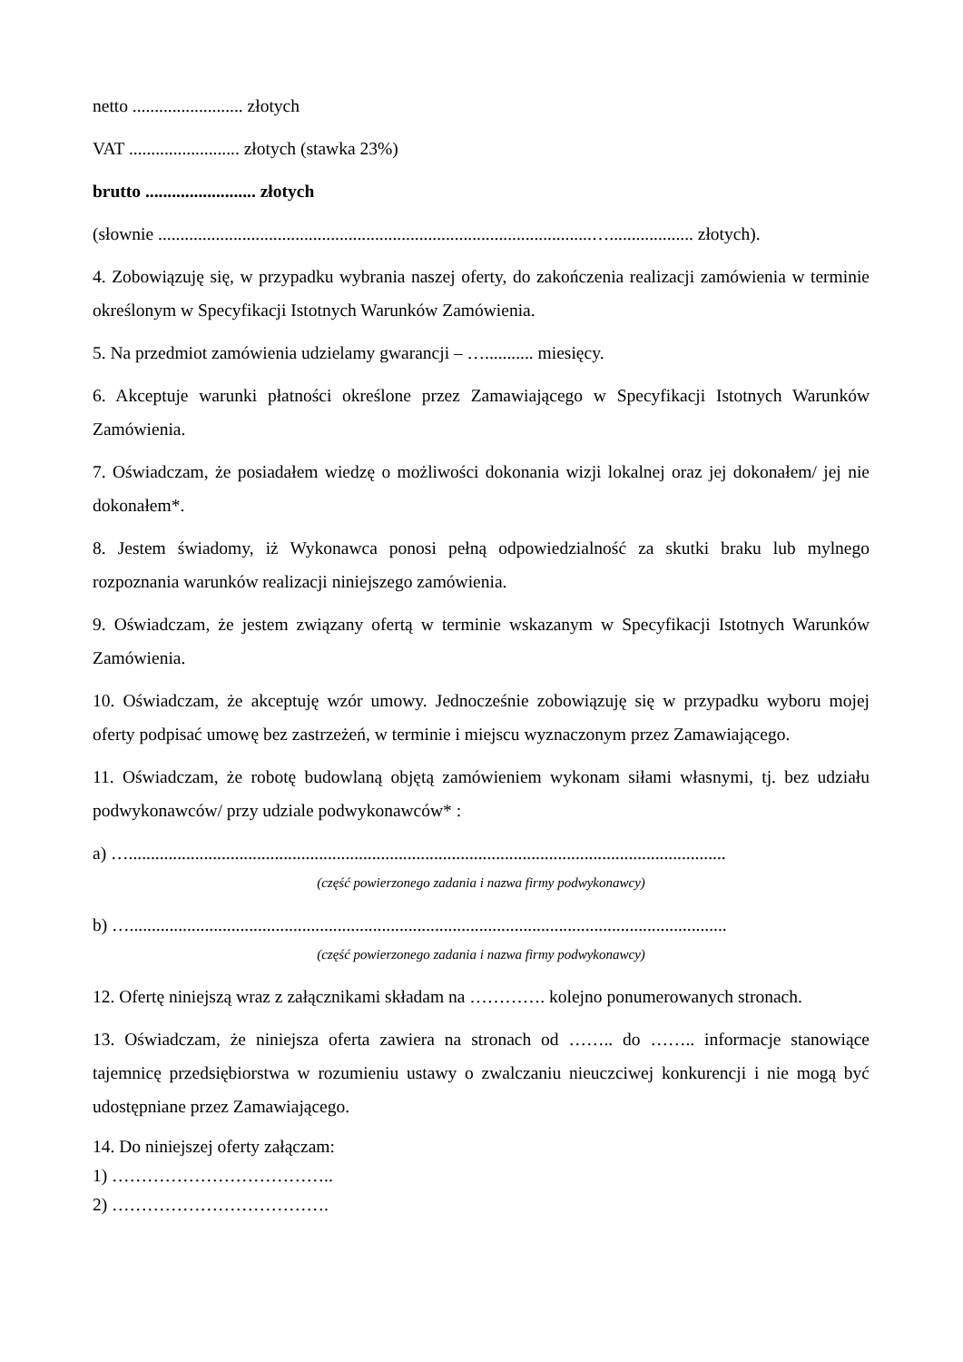netto ......................... złotych
VAT ......................... złotych (stawka 23%)
brutto ......................... złotych
(słownie ..................................................................................................…................... złotych).
4. Zobowiązuję się, w przypadku wybrania naszej oferty, do zakończenia realizacji zamówienia w terminie określonym w Specyfikacji Istotnych Warunków Zamówienia.
5. Na przedmiot zamówienia udzielamy gwarancji – …........... miesięcy.
6. Akceptuje warunki płatności określone przez Zamawiającego w Specyfikacji Istotnych Warunków Zamówienia.
7. Oświadczam, że posiadałem wiedzę o możliwości dokonania wizji lokalnej oraz jej dokonałem/ jej nie dokonałem*.
8. Jestem świadomy, iż Wykonawca ponosi pełną odpowiedzialność za skutki braku lub mylnego rozpoznania warunków realizacji niniejszego zamówienia.
9. Oświadczam, że jestem związany ofertą w terminie wskazanym w Specyfikacji Istotnych Warunków Zamówienia.
10. Oświadczam, że akceptuję wzór umowy. Jednocześnie zobowiązuję się w przypadku wyboru mojej oferty podpisać umowę bez zastrzeżeń, w terminie i miejscu wyznaczonym przez Zamawiającego.
11. Oświadczam, że robotę budowlaną objętą zamówieniem wykonam siłami własnymi, tj. bez udziału podwykonawców/ przy udziale podwykonawców* :
a) ….......................................................................................................................................
(część powierzonego zadania i nazwa firmy podwykonawcy)
b) ….......................................................................................................................................
(część powierzonego zadania i nazwa firmy podwykonawcy)
12. Ofertę niniejszą wraz z załącznikami składam na …………. kolejno ponumerowanych stronach.
13. Oświadczam, że niniejsza oferta zawiera na stronach od …….. do …….. informacje stanowiące tajemnicę przedsiębiorstwa w rozumieniu ustawy o zwalczaniu nieuczciwej konkurencji i nie mogą być udostępniane przez Zamawiającego.
14. Do niniejszej oferty załączam:
1) ………………………………..
2) ……………………………….